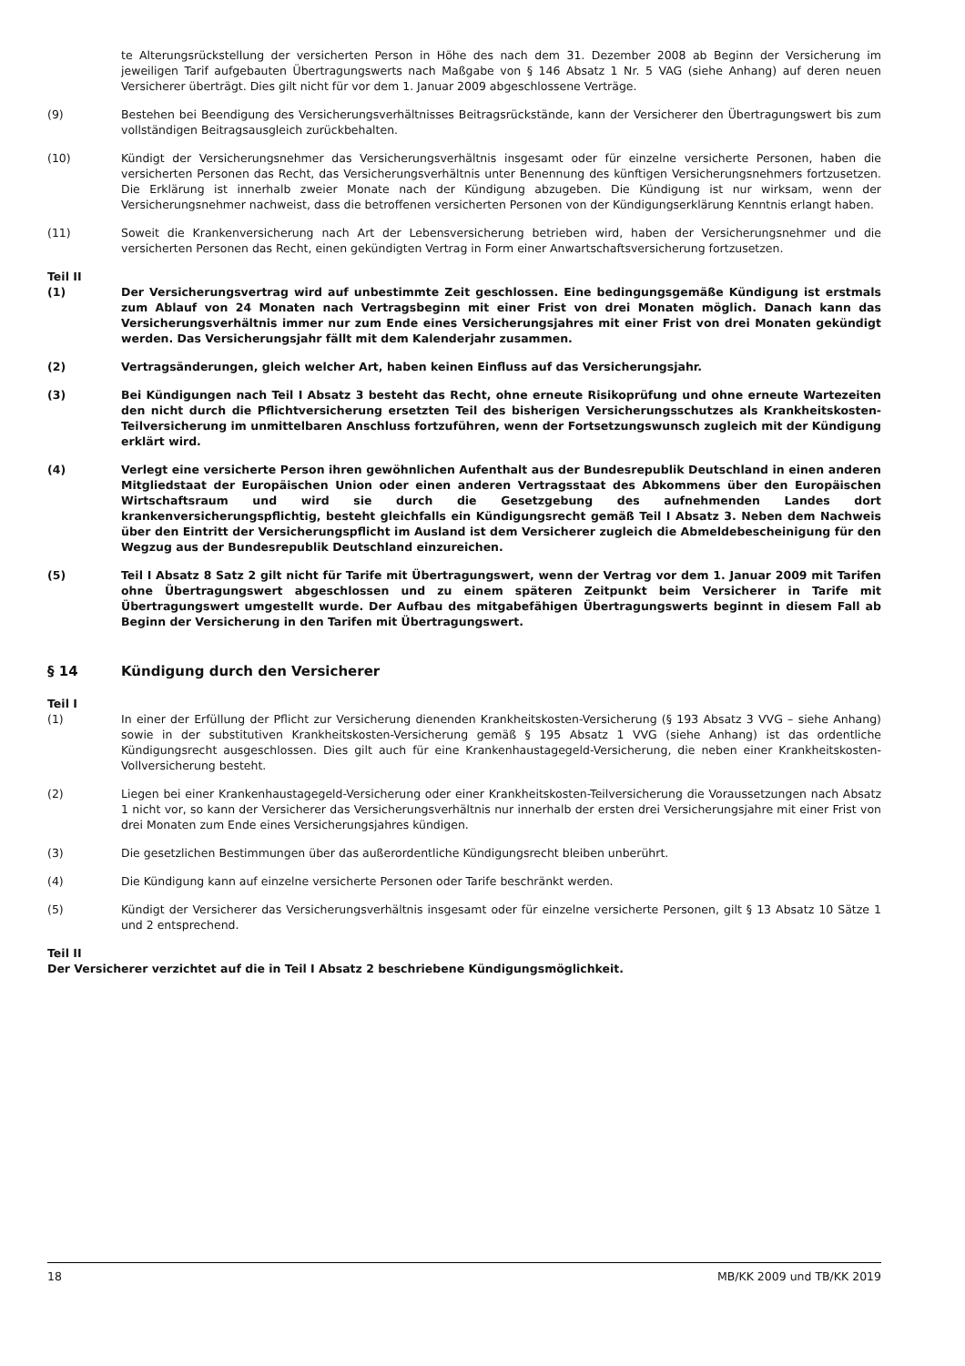te Alterungsrückstellung der versicherten Person in Höhe des nach dem 31. Dezember 2008 ab Beginn der Versicherung im jeweiligen Tarif aufgebauten Übertragungswerts nach Maßgabe von § 146 Absatz 1 Nr. 5 VAG (siehe Anhang) auf deren neuen Versicherer überträgt. Dies gilt nicht für vor dem 1. Januar 2009 abgeschlossene Verträge.
(9) Bestehen bei Beendigung des Versicherungsverhältnisses Beitragsrückstände, kann der Versicherer den Übertragungswert bis zum vollständigen Beitragsausgleich zurückbehalten.
(10) Kündigt der Versicherungsnehmer das Versicherungsverhältnis insgesamt oder für einzelne versicherte Personen, haben die versicherten Personen das Recht, das Versicherungsverhältnis unter Benennung des künftigen Versicherungsnehmers fortzusetzen. Die Erklärung ist innerhalb zweier Monate nach der Kündigung abzugeben. Die Kündigung ist nur wirksam, wenn der Versicherungsnehmer nachweist, dass die betroffenen versicherten Personen von der Kündigungserklärung Kenntnis erlangt haben.
(11) Soweit die Krankenversicherung nach Art der Lebensversicherung betrieben wird, haben der Versicherungsnehmer und die versicherten Personen das Recht, einen gekündigten Vertrag in Form einer Anwartschaftsversicherung fortzusetzen.
Teil II
(1) Der Versicherungsvertrag wird auf unbestimmte Zeit geschlossen. Eine bedingungsgemäße Kündigung ist erstmals zum Ablauf von 24 Monaten nach Vertragsbeginn mit einer Frist von drei Monaten möglich. Danach kann das Versicherungsverhältnis immer nur zum Ende eines Versicherungsjahres mit einer Frist von drei Monaten gekündigt werden. Das Versicherungsjahr fällt mit dem Kalenderjahr zusammen.
(2) Vertragsänderungen, gleich welcher Art, haben keinen Einfluss auf das Versicherungsjahr.
(3) Bei Kündigungen nach Teil I Absatz 3 besteht das Recht, ohne erneute Risikoprüfung und ohne erneute Wartezeiten den nicht durch die Pflichtversicherung ersetzten Teil des bisherigen Versicherungsschutzes als Krankheitskosten-Teilversicherung im unmittelbaren Anschluss fortzuführen, wenn der Fortsetzungswunsch zugleich mit der Kündigung erklärt wird.
(4) Verlegt eine versicherte Person ihren gewöhnlichen Aufenthalt aus der Bundesrepublik Deutschland in einen anderen Mitgliedstaat der Europäischen Union oder einen anderen Vertragsstaat des Abkommens über den Europäischen Wirtschaftsraum und wird sie durch die Gesetzgebung des aufnehmenden Landes dort krankenversicherungspflichtig, besteht gleichfalls ein Kündigungsrecht gemäß Teil I Absatz 3. Neben dem Nachweis über den Eintritt der Versicherungspflicht im Ausland ist dem Versicherer zugleich die Abmeldebescheinigung für den Wegzug aus der Bundesrepublik Deutschland einzureichen.
(5) Teil I Absatz 8 Satz 2 gilt nicht für Tarife mit Übertragungswert, wenn der Vertrag vor dem 1. Januar 2009 mit Tarifen ohne Übertragungswert abgeschlossen und zu einem späteren Zeitpunkt beim Versicherer in Tarife mit Übertragungswert umgestellt wurde. Der Aufbau des mitgabefähigen Übertragungswerts beginnt in diesem Fall ab Beginn der Versicherung in den Tarifen mit Übertragungswert.
§ 14 Kündigung durch den Versicherer
Teil I
(1) In einer der Erfüllung der Pflicht zur Versicherung dienenden Krankheitskosten-Versicherung (§ 193 Absatz 3 VVG – siehe Anhang) sowie in der substitutiven Krankheitskosten-Versicherung gemäß § 195 Absatz 1 VVG (siehe Anhang) ist das ordentliche Kündigungsrecht ausgeschlossen. Dies gilt auch für eine Krankenhaustagegeld-Versicherung, die neben einer Krankheitskosten-Vollversicherung besteht.
(2) Liegen bei einer Krankenhaustagegeld-Versicherung oder einer Krankheitskosten-Teilversicherung die Voraussetzungen nach Absatz 1 nicht vor, so kann der Versicherer das Versicherungsverhältnis nur innerhalb der ersten drei Versicherungsjahre mit einer Frist von drei Monaten zum Ende eines Versicherungsjahres kündigen.
(3) Die gesetzlichen Bestimmungen über das außerordentliche Kündigungsrecht bleiben unberührt.
(4) Die Kündigung kann auf einzelne versicherte Personen oder Tarife beschränkt werden.
(5) Kündigt der Versicherer das Versicherungsverhältnis insgesamt oder für einzelne versicherte Personen, gilt § 13 Absatz 10 Sätze 1 und 2 entsprechend.
Teil II
Der Versicherer verzichtet auf die in Teil I Absatz 2 beschriebene Kündigungsmöglichkeit.
18 MB/KK 2009 und TB/KK 2019